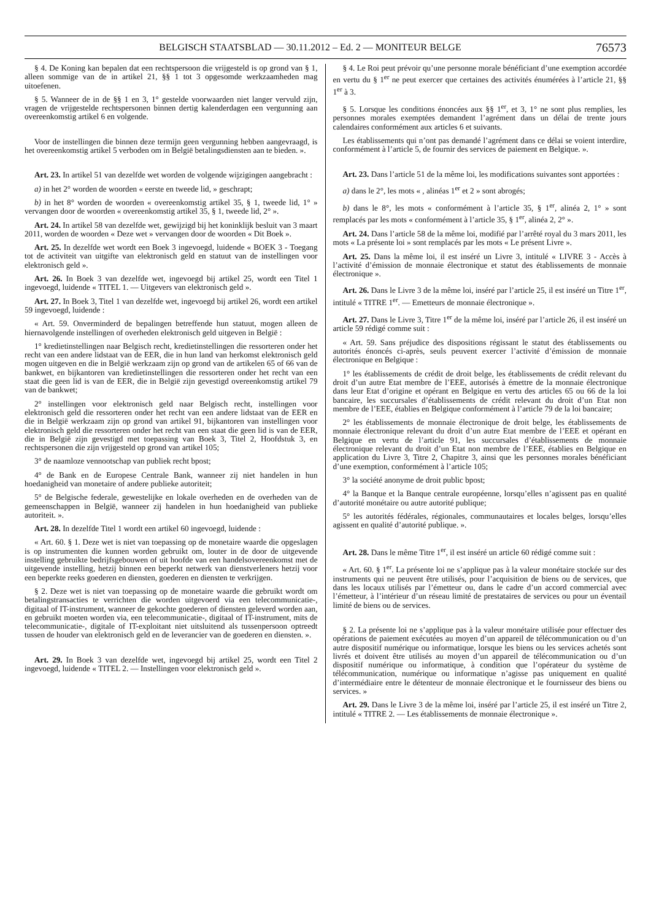BELGISCH STAATSBLAD — 30.11.2012 – Ed. 2 — MONITEUR BELGE
76573
§ 4. De Koning kan bepalen dat een rechtspersoon die vrijgesteld is op grond van § 1, alleen sommige van de in artikel 21, §§ 1 tot 3 opgesomde werkzaamheden mag uitoefenen.
§ 5. Wanneer de in de §§ 1 en 3, 1° gestelde voorwaarden niet langer vervuld zijn, vragen de vrijgestelde rechtspersonen binnen dertig kalenderdagen een vergunning aan overeenkomstig artikel 6 en volgende.
Voor de instellingen die binnen deze termijn geen vergunning hebben aangevraagd, is het overeenkomstig artikel 5 verboden om in België betalingsdiensten aan te bieden. ».
Art. 23. In artikel 51 van dezelfde wet worden de volgende wijzigingen aangebracht :
a) in het 2° worden de woorden « eerste en tweede lid, » geschrapt;
b) in het 8° worden de woorden « overeenkomstig artikel 35, § 1, tweede lid, 1° » vervangen door de woorden « overeenkomstig artikel 35, § 1, tweede lid, 2° ».
Art. 24. In artikel 58 van dezelfde wet, gewijzigd bij het koninklijk besluit van 3 maart 2011, worden de woorden « Deze wet » vervangen door de woorden « Dit Boek ».
Art. 25. In dezelfde wet wordt een Boek 3 ingevoegd, luidende « BOEK 3 - Toegang tot de activiteit van uitgifte van elektronisch geld en statuut van de instellingen voor elektronisch geld ».
Art. 26. In Boek 3 van dezelfde wet, ingevoegd bij artikel 25, wordt een Titel 1 ingevoegd, luidende « TITEL 1. — Uitgevers van elektronisch geld ».
Art. 27. In Boek 3, Titel 1 van dezelfde wet, ingevoegd bij artikel 26, wordt een artikel 59 ingevoegd, luidende :
« Art. 59. Onverminderd de bepalingen betreffende hun statuut, mogen alleen de hiernavolgende instellingen of overheden elektronisch geld uitgeven in België :
1° kredietinstellingen naar Belgisch recht, kredietinstellingen die ressorteren onder het recht van een andere lidstaat van de EER, die in hun land van herkomst elektronisch geld mogen uitgeven en die in België werkzaam zijn op grond van de artikelen 65 of 66 van de bankwet, en bijkantoren van kredietinstellingen die ressorteren onder het recht van een staat die geen lid is van de EER, die in België zijn gevestigd overeenkomstig artikel 79 van de bankwet;
2° instellingen voor elektronisch geld naar Belgisch recht, instellingen voor elektronisch geld die ressorteren onder het recht van een andere lidstaat van de EER en die in België werkzaam zijn op grond van artikel 91, bijkantoren van instellingen voor elektronisch geld die ressorteren onder het recht van een staat die geen lid is van de EER, die in België zijn gevestigd met toepassing van Boek 3, Titel 2, Hoofdstuk 3, en rechtspersonen die zijn vrijgesteld op grond van artikel 105;
3° de naamloze vennootschap van publiek recht bpost;
4° de Bank en de Europese Centrale Bank, wanneer zij niet handelen in hun hoedanigheid van monetaire of andere publieke autoriteit;
5° de Belgische federale, gewestelijke en lokale overheden en de overheden van de gemeenschappen in België, wanneer zij handelen in hun hoedanigheid van publieke autoriteit. ».
Art. 28. In dezelfde Titel 1 wordt een artikel 60 ingevoegd, luidende :
« Art. 60. § 1. Deze wet is niet van toepassing op de monetaire waarde die opgeslagen is op instrumenten die kunnen worden gebruikt om, louter in de door de uitgevende instelling gebruikte bedrijfsgebouwen of uit hoofde van een handelsovereenkomst met de uitgevende instelling, hetzij binnen een beperkt netwerk van dienstverleners hetzij voor een beperkte reeks goederen en diensten, goederen en diensten te verkrijgen.
§ 2. Deze wet is niet van toepassing op de monetaire waarde die gebruikt wordt om betalingstransacties te verrichten die worden uitgevoerd via een telecommunicatie-, digitaal of IT-instrument, wanneer de gekochte goederen of diensten geleverd worden aan, en gebruikt moeten worden via, een telecommunicatie-, digitaal of IT-instrument, mits de telecommunicatie-, digitale of IT-exploitant niet uitsluitend als tussenpersoon optreedt tussen de houder van elektronisch geld en de leverancier van de goederen en diensten. ».
Art. 29. In Boek 3 van dezelfde wet, ingevoegd bij artikel 25, wordt een Titel 2 ingevoegd, luidende « TITEL 2. — Instellingen voor elektronisch geld ».
§ 4. Le Roi peut prévoir qu’une personne morale bénéficiant d’une exemption accordée en vertu du § 1<sup>er</sup> ne peut exercer que certaines des activités énumérées à l’article 21, §§ 1<sup>er</sup> à 3.
§ 5. Lorsque les conditions énoncées aux §§ 1<sup>er</sup>, et 3, 1° ne sont plus remplies, les personnes morales exemptées demandent l’agrément dans un délai de trente jours calendaires conformément aux articles 6 et suivants.
Les établissements qui n’ont pas demandé l’agrément dans ce délai se voient interdire, conformément à l’article 5, de fournir des services de paiement en Belgique. ».
Art. 23. Dans l’article 51 de la même loi, les modifications suivantes sont apportées :
a) dans le 2°, les mots « , alinéas 1<sup>er</sup> et 2 » sont abrogés;
b) dans le 8°, les mots « conformément à l’article 35, § 1<sup>er</sup>, alinéa 2, 1° » sont remplacés par les mots « conformément à l’article 35, § 1<sup>er</sup>, alinéa 2, 2° ».
Art. 24. Dans l’article 58 de la même loi, modifié par l’arrêté royal du 3 mars 2011, les mots « La présente loi » sont remplacés par les mots « Le présent Livre ».
Art. 25. Dans la même loi, il est inséré un Livre 3, intitulé « LIVRE 3 - Accès à l’activité d’émission de monnaie électronique et statut des établissements de monnaie électronique ».
Art. 26. Dans le Livre 3 de la même loi, inséré par l’article 25, il est inséré un Titre 1<sup>er</sup>, intitulé « TITRE 1<sup>er</sup>. — Emetteurs de monnaie électronique ».
Art. 27. Dans le Livre 3, Titre 1<sup>er</sup> de la même loi, inséré par l’article 26, il est inséré un article 59 rédigé comme suit :
« Art. 59. Sans préjudice des dispositions régissant le statut des établissements ou autorités énoncés ci-après, seuls peuvent exercer l’activité d’émission de monnaie électronique en Belgique :
1° les établissements de crédit de droit belge, les établissements de crédit relevant du droit d’un autre Etat membre de l’EEE, autorisés à émettre de la monnaie électronique dans leur Etat d’origine et opérant en Belgique en vertu des articles 65 ou 66 de la loi bancaire, les succursales d’établissements de crédit relevant du droit d’un Etat non membre de l’EEE, établies en Belgique conformément à l’article 79 de la loi bancaire;
2° les établissements de monnaie électronique de droit belge, les établissements de monnaie électronique relevant du droit d’un autre Etat membre de l’EEE et opérant en Belgique en vertu de l’article 91, les succursales d’établissements de monnaie électronique relevant du droit d’un Etat non membre de l’EEE, établies en Belgique en application du Livre 3, Titre 2, Chapitre 3, ainsi que les personnes morales bénéficiant d’une exemption, conformément à l’article 105;
3° la société anonyme de droit public bpost;
4° la Banque et la Banque centrale européenne, lorsqu’elles n’agissent pas en qualité d’autorité monétaire ou autre autorité publique;
5° les autorités fédérales, régionales, communautaires et locales belges, lorsqu’elles agissent en qualité d’autorité publique. ».
Art. 28. Dans le même Titre 1<sup>er</sup>, il est inséré un article 60 rédigé comme suit :
« Art. 60. § 1<sup>er</sup>. La présente loi ne s’applique pas à la valeur monétaire stockée sur des instruments qui ne peuvent être utilisés, pour l’acquisition de biens ou de services, que dans les locaux utilisés par l’émetteur ou, dans le cadre d’un accord commercial avec l’émetteur, à l’intérieur d’un réseau limité de prestataires de services ou pour un éventail limité de biens ou de services.
§ 2. La présente loi ne s’applique pas à la valeur monétaire utilisée pour effectuer des opérations de paiement exécutées au moyen d’un appareil de télécommunication ou d’un autre dispositif numérique ou informatique, lorsque les biens ou les services achetés sont livrés et doivent être utilisés au moyen d’un appareil de télécommunication ou d’un dispositif numérique ou informatique, à condition que l’opérateur du système de télécommunication, numérique ou informatique n’agisse pas uniquement en qualité d’intermédiaire entre le détenteur de monnaie électronique et le fournisseur des biens ou services. »
Art. 29. Dans le Livre 3 de la même loi, inséré par l’article 25, il est inséré un Titre 2, intitulé « TITRE 2. — Les établissements de monnaie électronique ».